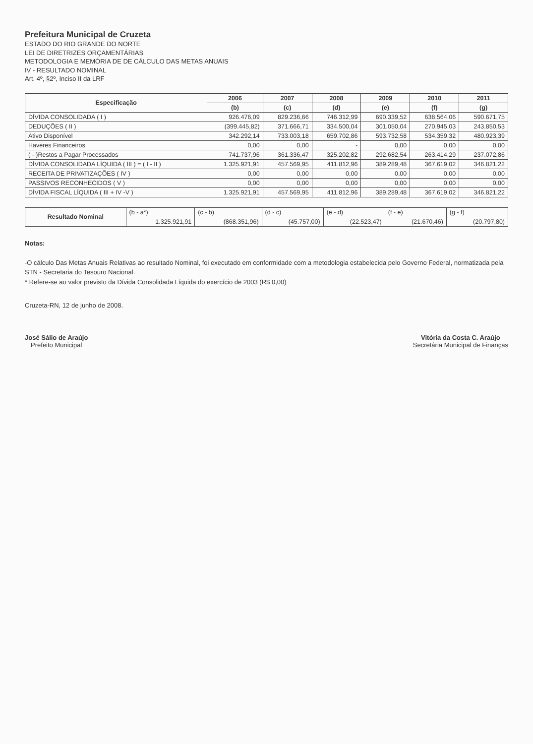Prefeitura Municipal de Cruzeta
ESTADO DO RIO GRANDE DO NORTE
LEI DE DIRETRIZES ORÇAMENTÁRIAS
METODOLOGIA E MEMÓRIA DE DE CÁLCULO DAS METAS ANUAIS
IV - RESULTADO NOMINAL
Art. 4º, §2º, Inciso II da LRF
| Especificação | 2006 | 2007 | 2008 | 2009 | 2010 | 2011 |
| --- | --- | --- | --- | --- | --- | --- |
| | (b) | (c) | (d) | (e) | (f) | (g) |
| DÍVIDA CONSOLIDADA ( I ) | 926.476,09 | 829.236,66 | 746.312,99 | 690.339,52 | 638.564,06 | 590.671,75 |
| DEDUÇÕES ( II ) | (399.445,82) | 371.666,71 | 334.500,04 | 301.050,04 | 270.945,03 | 243.850,53 |
| Ativo Disponível | 342.292,14 | 733.003,18 | 659.702,86 | 593.732,58 | 534.359,32 | 480.923,39 |
| Haveres Financeiros | 0,00 | 0,00 | - | 0,00 | 0,00 | 0,00 |
| ( - )Restos a Pagar Processados | 741.737,96 | 361.336,47 | 325.202,82 | 292.682,54 | 263.414,29 | 237.072,86 |
| DÍVIDA CONSOLIDADA LÍQUIDA ( III ) = ( I - II ) | 1.325.921,91 | 457.569,95 | 411.812,96 | 389.289,48 | 367.619,02 | 346.821,22 |
| RECEITA DE PRIVATIZAÇÕES ( IV ) | 0,00 | 0,00 | 0,00 | 0,00 | 0,00 | 0,00 |
| PASSIVOS RECONHECIDOS ( V ) | 0,00 | 0,00 | 0,00 | 0,00 | 0,00 | 0,00 |
| DÍVIDA FISCAL LÍQUIDA ( III + IV -V ) | 1.325.921,91 | 457.569,95 | 411.812,96 | 389.289,48 | 367.619,02 | 346.821,22 |
| Resultado Nominal | (b - a*) | (c - b) | (d - c) | (e - d) | (f - e) | (g - f) |
| | 1.325.921,91 | (868.351,96) | (45.757,00) | (22.523,47) | (21.670,46) | (20.797,80) |
Notas:
-O cálculo Das Metas Anuais Relativas ao resultado Nominal, foi executado em conformidade com a metodologia estabelecida pelo Governo Federal, normatizada pela STN - Secretaria do Tesouro Nacional.
* Refere-se ao valor previsto da Dívida Consolidada Líquida do exercício de 2003 (R$ 0,00)
Cruzeta-RN, 12 de junho de 2008.
José Sálio de Araújo
Prefeito Municipal
Vitória da Costa C. Araújo
Secretária Municipal de Finanças